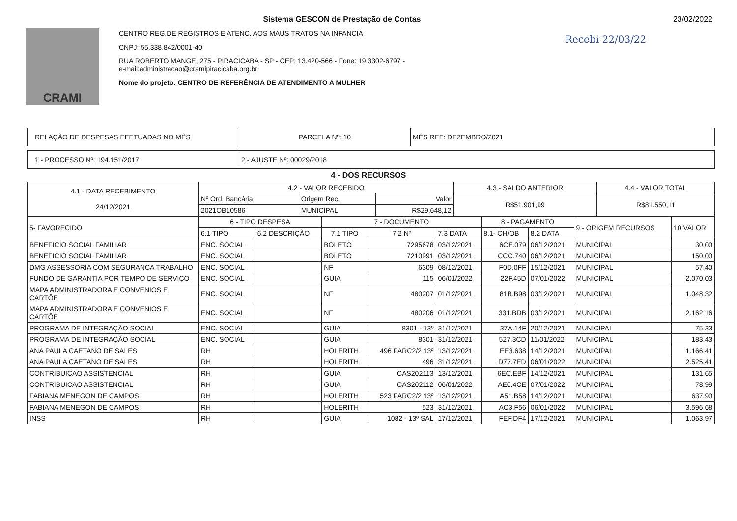CRAMI
Sistema GESCON de Prestação de Contas
CENTRO REG.DE REGISTROS E ATENC. AOS MAUS TRATOS NA INFANCIA
CNPJ: 55.338.842/0001-40
RUA ROBERTO MANGE, 275 - PIRACICABA - SP - CEP: 13.420-566 - Fone: 19 3302-6797 -
e-mail:administracao@cramipiracicaba.org.br
Nome do projeto: CENTRO DE REFERÊNCIA DE ATENDIMENTO A MULHER
23/02/2022
Recebi 22/03/22
| RELAÇÃO DE DESPESAS EFETUADAS NO MÊS | PARCELA Nº: 10 | MÊS REF: DEZEMBRO/2021 |
| 1 - PROCESSO Nº: 194.151/2017 | 2 - AJUSTE Nº: 00029/2018 |
4 - DOS RECURSOS
| 4.1 - DATA RECEBIMENTO 24/12/2021 | 4.2 - VALOR RECEBIDO | | | 4.3 - SALDO ANTERIOR | 4.4 - VALOR TOTAL |
| | Nº Ord. Bancária | Origem Rec. | Valor | R$51.901,99 | R$81.550,11 |
| | 2021OB10586 | MUNICIPAL | R$29.648,12 | | |
| 5- FAVORECIDO | 6 - TIPO DESPESA | | 7 - DOCUMENTO | | | 8 - PAGAMENTO | | 9 - ORIGEM RECURSOS | 10 VALOR |
| | 6.1 TIPO | 6.2 DESCRIÇÃO | 7.1 TIPO | 7.2 Nº | 7.3 DATA | 8.1- CH/OB | 8.2 DATA | | |
| BENEFICIO SOCIAL FAMILIAR | ENC. SOCIAL | | BOLETO | 7295678 | 03/12/2021 | 6CE.079 | 06/12/2021 | MUNICIPAL | 30,00 |
| BENEFICIO SOCIAL FAMILIAR | ENC. SOCIAL | | BOLETO | 7210991 | 03/12/2021 | CCC.740 | 06/12/2021 | MUNICIPAL | 150,00 |
| DMG ASSESSORIA COM SEGURANCA TRABALHO | ENC. SOCIAL | | NF | 6309 | 08/12/2021 | F0D.0FF | 15/12/2021 | MUNICIPAL | 57,40 |
| FUNDO DE GARANTIA POR TEMPO DE SERVIÇO | ENC. SOCIAL | | GUIA | 115 | 06/01/2022 | 22F.45D | 07/01/2022 | MUNICIPAL | 2.070,03 |
| MAPA ADMINISTRADORA E CONVENIOS E CARTÕE | ENC. SOCIAL | | NF | 480207 | 01/12/2021 | 81B.B98 | 03/12/2021 | MUNICIPAL | 1.048,32 |
| MAPA ADMINISTRADORA E CONVENIOS E CARTÕE | ENC. SOCIAL | | NF | 480206 | 01/12/2021 | 331.BDB | 03/12/2021 | MUNICIPAL | 2.162,16 |
| PROGRAMA DE INTEGRAÇÃO SOCIAL | ENC. SOCIAL | | GUIA | 8301 - 13º | 31/12/2021 | 37A.14F | 20/12/2021 | MUNICIPAL | 75,33 |
| PROGRAMA DE INTEGRAÇÃO SOCIAL | ENC. SOCIAL | | GUIA | 8301 | 31/12/2021 | 527.3CD | 11/01/2022 | MUNICIPAL | 183,43 |
| ANA PAULA CAETANO DE SALES | RH | | HOLERITH | 496 PARC2/2 13º | 13/12/2021 | EE3.638 | 14/12/2021 | MUNICIPAL | 1.166,41 |
| ANA PAULA CAETANO DE SALES | RH | | HOLERITH | 496 | 31/12/2021 | D77.7ED | 06/01/2022 | MUNICIPAL | 2.525,41 |
| CONTRIBUICAO ASSISTENCIAL | RH | | GUIA | CAS202113 | 13/12/2021 | 6EC.EBF | 14/12/2021 | MUNICIPAL | 131,65 |
| CONTRIBUICAO ASSISTENCIAL | RH | | GUIA | CAS202112 | 06/01/2022 | AE0.4CE | 07/01/2022 | MUNICIPAL | 78,99 |
| FABIANA MENEGON DE CAMPOS | RH | | HOLERITH | 523 PARC2/2 13º | 13/12/2021 | A51.B58 | 14/12/2021 | MUNICIPAL | 637,90 |
| FABIANA MENEGON DE CAMPOS | RH | | HOLERITH | 523 | 31/12/2021 | AC3.F56 | 06/01/2022 | MUNICIPAL | 3.596,68 |
| INSS | RH | | GUIA | 1082 - 13º SAL | 17/12/2021 | FEF.DF4 | 17/12/2021 | MUNICIPAL | 1.063,97 |